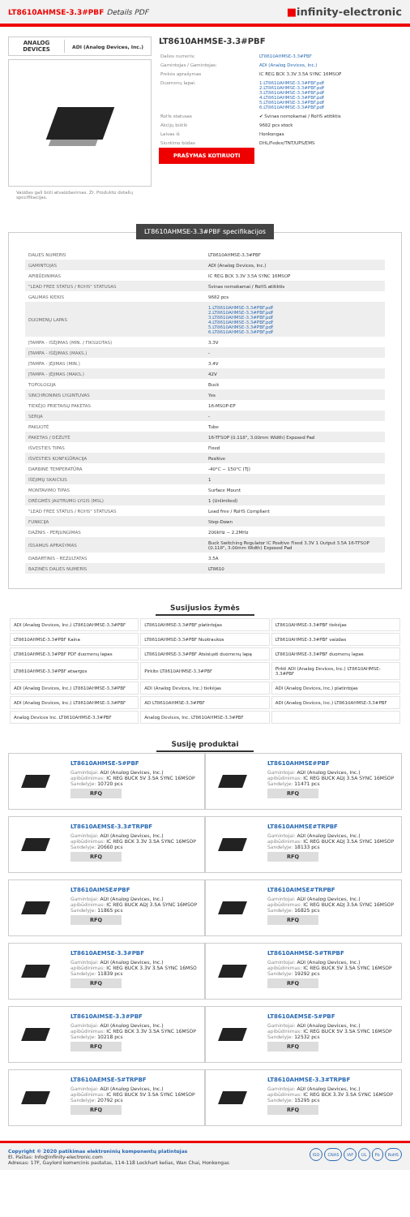LT8610AHMSE-3.3#PBF Details PDF
■infinity-electronic
ANALOG DEVICES
ADI (Analog Devices, Inc.)
Vaizdas gali būti atvaizdavimas. Žr. Produkto detalių specifikacijas.
LT8610AHMSE-3.3#PBF
| Dalies numeris: | LT8610AHMSE-3.3#PBF |
| Gamintojas / Gamintojas: | ADI (Analog Devices, Inc.) |
| Prekės aprašymas | IC REG BCK 3.3V 3.5A SYNC 16MSOP |
| Duomenų lapai: | 1.LT8610AHMSE-3.3#PBF.pdf 2.LT8610AHMSE-3.3#PBF.pdf 3.LT8610AHMSE-3.3#PBF.pdf 4.LT8610AHMSE-3.3#PBF.pdf 5.LT8610AHMSE-3.3#PBF.pdf 6.LT8610AHMSE-3.3#PBF.pdf |
| RoHs statusas | ✔ Švinas nemokamai / RoHS atitiktis |
| Akcijų būklė | 9682 pcs stock |
| Laivas iš | Honkongas |
| Siuntimo būdas | DHL/Fedex/TNT/UPS/EMS |
PRAŠYMAS KOTIRUOTI
LT8610AHMSE-3.3#PBF specifikacijos
| DALIES NUMERIS | LT8610AHMSE-3.3#PBF |
| GAMINTOJAS | ADI (Analog Devices, Inc.) |
| APIBŪDINIMAS | IC REG BCK 3.3V 3.5A SYNC 16MSOP |
| "LEAD FREE STATUS / ROHS" STATUSAS | Švinas nemokamai / RoHS atitiktis |
| GALIMAS KIEKIS | 9682 pcs |
| DUOMENŲ LAPAS | 1.LT8610AHMSE-3.3#PBF.pdf 2.LT8610AHMSE-3.3#PBF.pdf 3.LT8610AHMSE-3.3#PBF.pdf 4.LT8610AHMSE-3.3#PBF.pdf 5.LT8610AHMSE-3.3#PBF.pdf 6.LT8610AHMSE-3.3#PBF.pdf |
| ĮTAMPA - IŠĖJIMAS (MIN. / FIKSUOTAS) | 3.3V |
| ĮTAMPA - IŠĖJIMAS (MAKS.) | - |
| ĮTAMPA - ĮĖJIMAS (MIN.) | 3.4V |
| ĮTAMPA - ĮĖJIMAS (MAKS.) | 42V |
| TOPOLOGIJA | Buck |
| SINCHRONINIS LYGINTUVAS | Yes |
| TIEKĖJO PRIETAISŲ PAKETAS | 16-MSOP-EP |
| SERIJA | - |
| PAKUOTĖ | Tube |
| PAKETAS / DĖŽUTĖ | 16-TFSOP (0.118", 3.00mm Width) Exposed Pad |
| IŠVESTIES TIPAS | Fixed |
| IŠVESTIES KONFIGŪRACIJA | Positive |
| DARBINĖ TEMPERATŪRA | -40°C ~ 150°C (TJ) |
| IŠĖJIMŲ SKAIČIUS | 1 |
| MONTAVIMO TIPAS | Surface Mount |
| DRĖGMĖS JAUTRUMO LYGIS (MSL) | 1 (Unlimited) |
| "LEAD FREE STATUS / ROHS" STATUSAS | Lead free / RoHS Compliant |
| FUNKCIJA | Step-Down |
| DAŽNIS - PERJUNGIMAS | 200kHz ~ 2.2MHz |
| IŠSAMUS APRAŠYMAS | Buck Switching Regulator IC Positive Fixed 3.3V 1 Output 3.5A 16-TFSOP (0.118", 3.00mm Width) Exposed Pad |
| DABARTINIS - REZULTATAS | 3.5A |
| BAZINĖS DALIES NUMERIS | LT8610 |
Susijusios žymės
| ADI (Analog Devices, Inc.) LT8610AHMSE-3.3#PBF | LT8610AHMSE-3.3#PBF platintojas | LT8610AHMSE-3.3#PBF tiekėjas |
| LT8610AHMSE-3.3#PBF Kaina | LT8610AHMSE-3.3#PBF Nuotraukos | LT8610AHMSE-3.3#PBF vaizdas |
| LT8610AHMSE-3.3#PBF PDF duomenų lapas | LT8610AHMSE-3.3#PBF Atsisiųsti duomenų lapą | LT8610AHMSE-3.3#PBF duomenų lapas |
| LT8610AHMSE-3.3#PBF atsargos | Pirkite LT8610AHMSE-3.3#PBF | Pirkti ADI (Analog Devices, Inc.) LT8610AHMSE-3.3#PBF |
| ADI (Analog Devices, Inc.) LT8610AHMSE-3.3#PBF | ADI (Analog Devices, Inc.) tiekėjas | ADI (Analog Devices, Inc.) platintojas |
| ADI (Analog Devices, Inc.) LT8610AHMSE-3.3#PBF | AD LT8610AHMSE-3.3#PBF | ADI (Analog Devices, Inc.) LT8610AHMSE-3.3#PBF |
| Analog Devices Inc. LT8610AHMSE-3.3#PBF | Analog Devices, Inc. LT8610AHMSE-3.3#PBF | |
Susiję produktai
LT8610AHMSE-5#PBF
Gamintojai: ADI (Analog Devices, Inc.)
apibūdinimas: IC REG BUCK 5V 3.5A SYNC 16MSOP
Sandelyje: 10720 pcs
RFQ
LT8610AHMSE#PBF
Gamintojai: ADI (Analog Devices, Inc.)
apibūdinimas: IC REG BUCK ADJ 3.5A SYNC 16MSOP
Sandelyje: 11471 pcs
RFQ
LT8610AEMSE-3.3#TRPBF
Gamintojai: ADI (Analog Devices, Inc.)
apibūdinimas: IC REG BCK 3.3V 3.5A SYNC 16MSOP
Sandelyje: 20660 pcs
RFQ
LT8610AHMSE#TRPBF
Gamintojai: ADI (Analog Devices, Inc.)
apibūdinimas: IC REG BUCK ADJ 3.5A SYNC 16MSOP
Sandelyje: 18133 pcs
RFQ
LT8610AIMSE#PBF
Gamintojai: ADI (Analog Devices, Inc.)
apibūdinimas: IC REG BUCK ADJ 3.5A SYNC 16MSOP
Sandelyje: 11865 pcs
RFQ
LT8610AIMSE#TRPBF
Gamintojai: ADI (Analog Devices, Inc.)
apibūdinimas: IC REG BUCK ADJ 3.5A SYNC 16MSOP
Sandelyje: 16825 pcs
RFQ
LT8610AEMSE-3.3#PBF
Gamintojai: ADI (Analog Devices, Inc.)
apibūdinimas: IC REG BUCK 3.3V 3.5A SYNC 16MSO
Sandelyje: 11839 pcs
RFQ
LT8610AHMSE-5#TRPBF
Gamintojai: ADI (Analog Devices, Inc.)
apibūdinimas: IC REG BUCK 5V 3.5A SYNC 16MSOP
Sandelyje: 19292 pcs
RFQ
LT8610AIMSE-3.3#PBF
Gamintojai: ADI (Analog Devices, Inc.)
apibūdinimas: IC REG BCK 3.3V 3.5A SYNC 16MSOP
Sandelyje: 10218 pcs
RFQ
LT8610AEMSE-5#PBF
Gamintojai: ADI (Analog Devices, Inc.)
apibūdinimas: IC REG BUCK 5V 3.5A SYNC 16MSOP
Sandelyje: 12532 pcs
RFQ
LT8610AEMSE-5#TRPBF
Gamintojai: ADI (Analog Devices, Inc.)
apibūdinimas: IC REG BUCK 5V 3.5A SYNC 16MSOP
Sandelyje: 20792 pcs
RFQ
LT8610AHMSE-3.3#TRPBF
Gamintojai: ADI (Analog Devices, Inc.)
apibūdinimas: IC REG BCK 3.3V 3.5A SYNC 16MSOP
Sandelyje: 15295 pcs
RFQ
Copyright © 2020 patikimas elektroninių komponentų platintojas
El. Paštas: Info@infinity-electronic.com
Adresas: 17F, Gaylord komercinis pastatas, 114-118 Lockhart kelias, Wan Chai, Honkongas
ISO CNAS IAF UL Pb RoHS